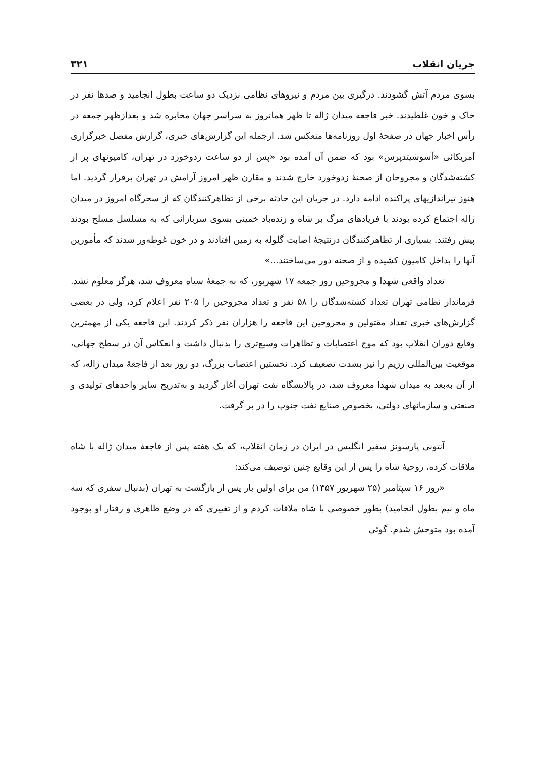جریان انقلاب ۳۲۱
بسوی مردم آتش گشودند. درگیری بین مردم و نیروهای نظامی نزدیک دو ساعت بطول انجامید و صدها نفر در خاک و خون غلطیدند. خبر فاجعه میدان ژاله تا ظهر همانروز به سراسر جهان مخابره شد و بعدازظهر جمعه در رأس اخبار جهان در صفحهٔ اول روزنامه‌ها منعکس شد. ازجمله این گزارش‌های خبری، گزارش مفصل خبرگزاری آمریکائی «آسوشیتدپرس» بود که ضمن آن آمده بود «پس از دو ساعت زدوخورد در تهران، کامیونهای پر از کشته‌شدگان و مجروحان از صحنهٔ زدوخورد خارج شدند و مقارن ظهر امروز آرامش در تهران برقرار گردید. اما هنوز تیراندازیهای پراکنده ادامه دارد. در جریان این حادثه برخی از تظاهرکنندگان که از سحرگاه امروز در میدان ژاله اجتماع کرده بودند با فریادهای مرگ بر شاه و زنده‌باد خمینی بسوی سربازانی که به مسلسل مسلح بودند پیش رفتند. بسیاری از تظاهرکنندگان درنتیجهٔ اصابت گلوله به زمین افتادند و در خون غوطه‌ور شدند که مأمورین آنها را بداخل کامیون کشیده و از صحنه دور می‌ساختند...»
تعداد واقعی شهدا و مجروحین روز جمعه ۱۷ شهریور، که به جمعهٔ سیاه معروف شد، هرگز معلوم نشد. فرماندار نظامی تهران تعداد کشته‌شدگان را ۵۸ نفر و تعداد مجروحین را ۲۰۵ نفر اعلام کرد، ولی در بعضی گزارش‌های خبری تعداد مقتولین و مجروحین این فاجعه را هزاران نفر ذکر کردند. این فاجعه یکی از مهمترین وقایع دوران انقلاب بود که موج اعتصابات و تظاهرات وسیع‌تری را بدنبال داشت و انعکاس آن در سطح جهانی، موقعیت بین‌المللی رژیم را نیز بشدت تضعیف کرد. نخستین اعتصاب بزرگ، دو روز بعد از فاجعهٔ میدان ژاله، که از آن به‌بعد به میدان شهدا معروف شد، در پالایشگاه نفت تهران آغاز گردید و به‌تدریج سایر واحدهای تولیدی و صنعتی و سازمانهای دولتی، بخصوص صنایع نفت جنوب را در بر گرفت.
آنتونی پارسونز سفیر انگلیس در ایران در زمان انقلاب، که یک هفته پس از فاجعهٔ میدان ژاله با شاه ملاقات کرده، روحیهٔ شاه را پس از این وقایع چنین توصیف می‌کند:
«روز ۱۶ سپتامبر (۲۵ شهریور ۱۳۵۷) من برای اولین بار پس از بازگشت به تهران (بدنبال سفری که سه ماه و نیم بطول انجامید) بطور خصوصی با شاه ملاقات کردم و از تغییری که در وضع ظاهری و رفتار او بوجود آمده بود متوحش شدم. گوئی